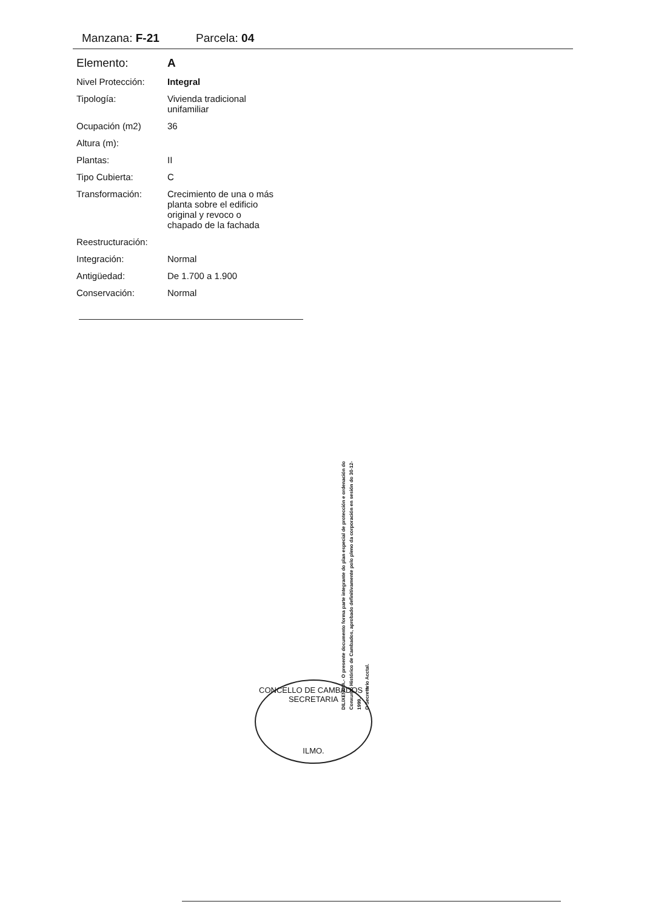Manzana: F-21 Parcela: 04
| Elemento: | A |
| Nivel Protección: | Integral |
| Tipología: | Vivienda tradicional unifamiliar |
| Ocupación (m2) | 36 |
| Altura (m): | |
| Plantas: | II |
| Tipo Cubierta: | C |
| Transformación: | Crecimiento de una o más planta sobre el edificio original y revoco o chapado de la fachada |
| Reestructuración: | |
| Integración: | Normal |
| Antigüedad: | De 1.700 a 1.900 |
| Conservación: | Normal |
CONCELLO DE CAMBADOS * SECRETARIA
ILMO.
DILIXENCIA.- O presente documento forma parte integrante do plan especial de protección e ordenación do Conxunto Histórico de Cambados, aprobado definitivamente polo pleno da corporación en sesión do 30-12-1999.
O Secretario Acctal.